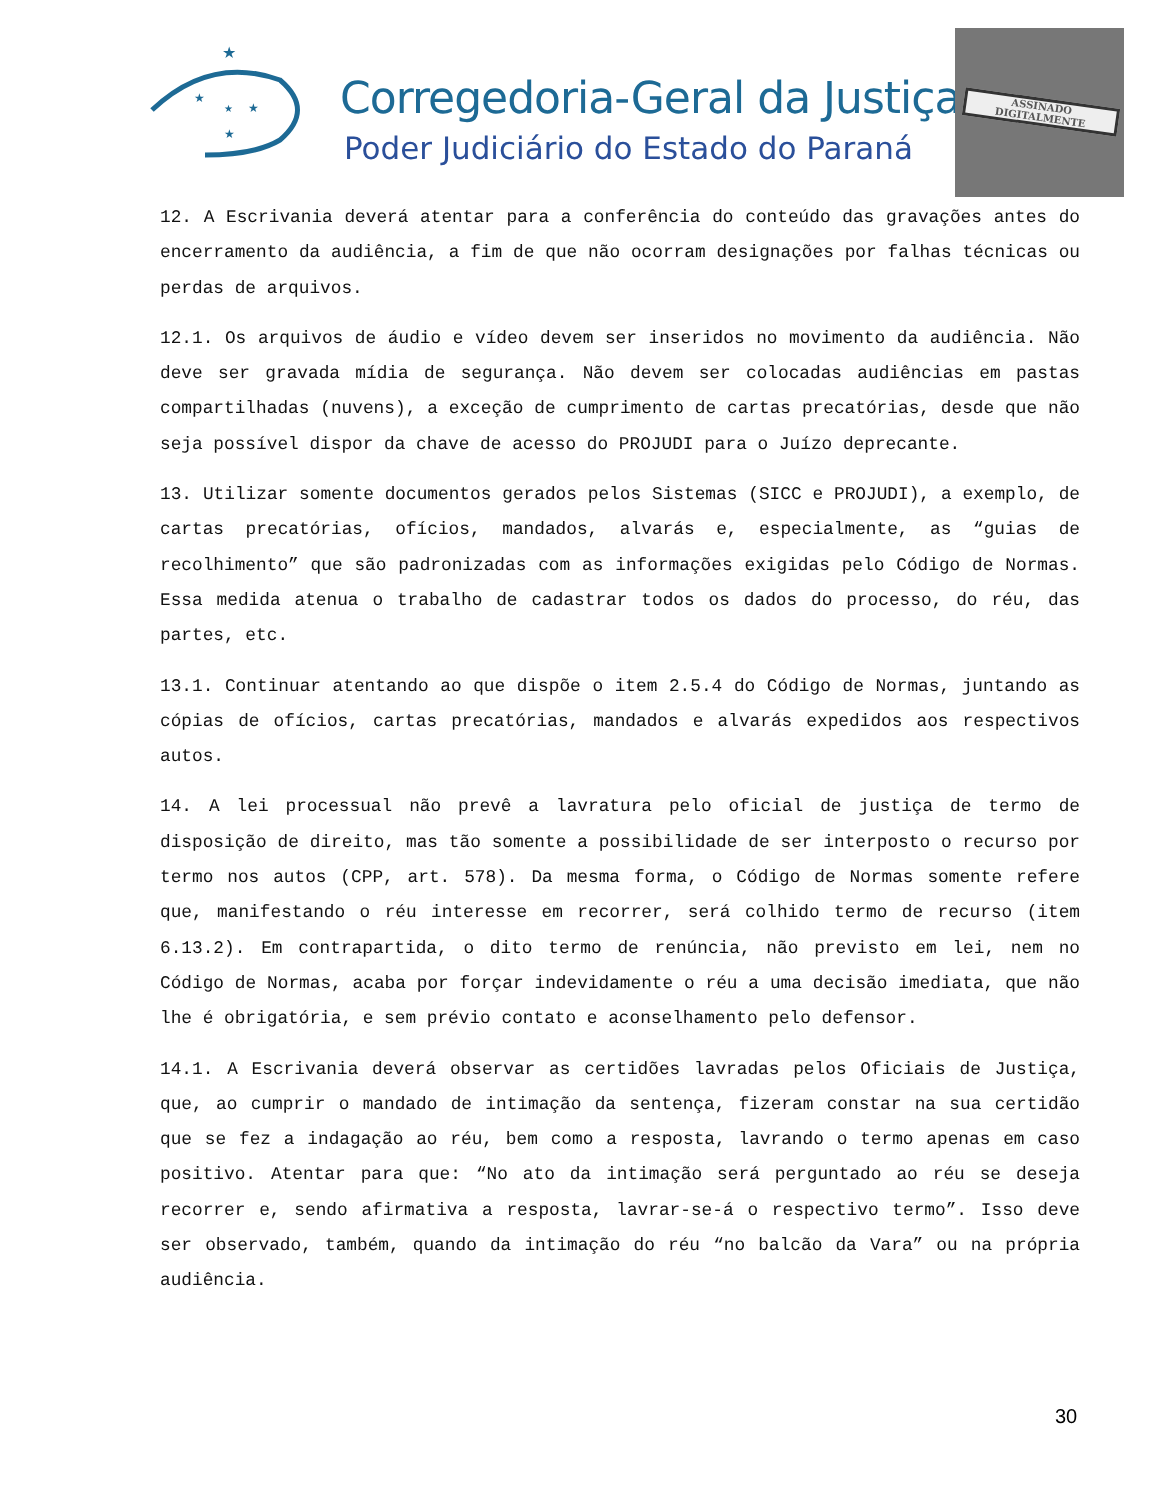★
★
★
★
★
Corregedoria-Geral da Justiça
Poder Judiciário do Estado do Paraná
ASSINADO DIGITALMENTE
12. A Escrivania deverá atentar para a conferência do conteúdo das gravações antes do encerramento da audiência, a fim de que não ocorram designações por falhas técnicas ou perdas de arquivos.
12.1. Os arquivos de áudio e vídeo devem ser inseridos no movimento da audiência. Não deve ser gravada mídia de segurança. Não devem ser colocadas audiências em pastas compartilhadas (nuvens), a exceção de cumprimento de cartas precatórias, desde que não seja possível dispor da chave de acesso do PROJUDI para o Juízo deprecante.
13. Utilizar somente documentos gerados pelos Sistemas (SICC e PROJUDI), a exemplo, de cartas precatórias, ofícios, mandados, alvarás e, especialmente, as “guias de recolhimento” que são padronizadas com as informações exigidas pelo Código de Normas. Essa medida atenua o trabalho de cadastrar todos os dados do processo, do réu, das partes, etc.
13.1. Continuar atentando ao que dispõe o item 2.5.4 do Código de Normas, juntando as cópias de ofícios, cartas precatórias, mandados e alvarás expedidos aos respectivos autos.
14. A lei processual não prevê a lavratura pelo oficial de justiça de termo de disposição de direito, mas tão somente a possibilidade de ser interposto o recurso por termo nos autos (CPP, art. 578). Da mesma forma, o Código de Normas somente refere que, manifestando o réu interesse em recorrer, será colhido termo de recurso (item 6.13.2). Em contrapartida, o dito termo de renúncia, não previsto em lei, nem no Código de Normas, acaba por forçar indevidamente o réu a uma decisão imediata, que não lhe é obrigatória, e sem prévio contato e aconselhamento pelo defensor.
14.1. A Escrivania deverá observar as certidões lavradas pelos Oficiais de Justiça, que, ao cumprir o mandado de intimação da sentença, fizeram constar na sua certidão que se fez a indagação ao réu, bem como a resposta, lavrando o termo apenas em caso positivo. Atentar para que: “No ato da intimação será perguntado ao réu se deseja recorrer e, sendo afirmativa a resposta, lavrar-se-á o respectivo termo”. Isso deve ser observado, também, quando da intimação do réu “no balcão da Vara” ou na própria audiência.
30